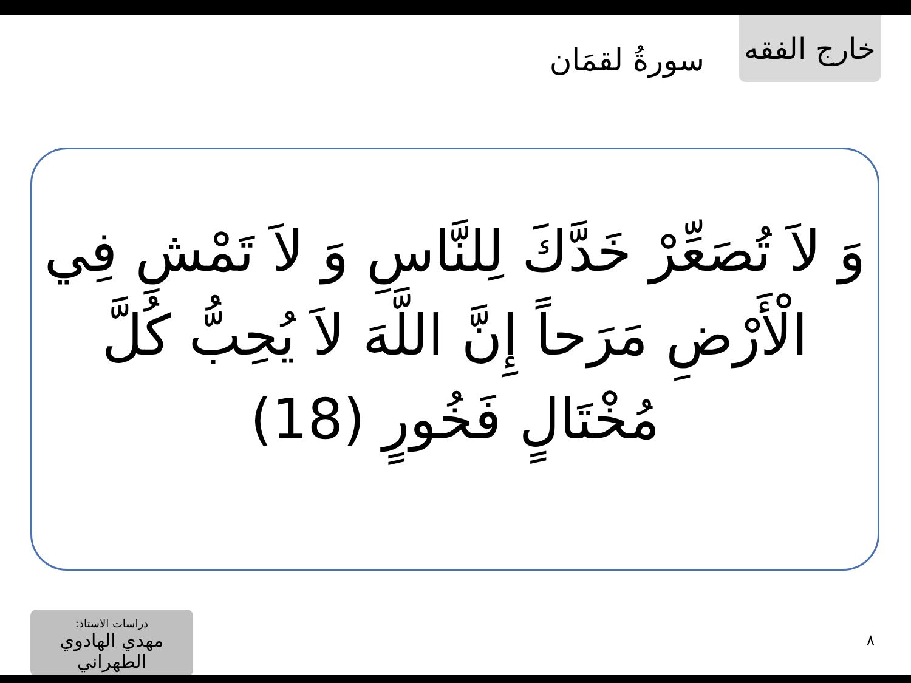خارج الفقه
سورةُ لقمَان
وَ لاَ تُصَعِّرْ خَدَّكَ لِلنَّاسِ وَ لاَ تَمْشِ فِي الْأَرْضِ مَرَحاً إِنَّ اللَّهَ لاَ يُحِبُّ كُلَّ مُخْتَالٍ فَخُورٍ (18)
دراسات الاستاذ:
مهدي الهادوي الطهراني
٨